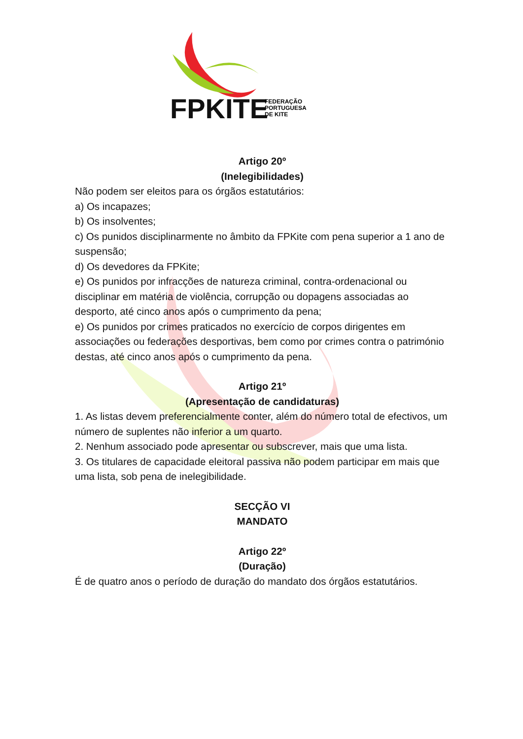FPKITE
FEDERAÇÃO
PORTUGUESA
DE KITE
Artigo 20º
(Inelegibilidades)
Não podem ser eleitos para os órgãos estatutários:
a) Os incapazes;
b) Os insolventes;
c) Os punidos disciplinarmente no âmbito da FPKite com pena superior a 1 ano de suspensão;
d) Os devedores da FPKite;
e) Os punidos por infracções de natureza criminal, contra-ordenacional ou disciplinar em matéria de violência, corrupção ou dopagens associadas ao desporto, até cinco anos após o cumprimento da pena;
e) Os punidos por crimes praticados no exercício de corpos dirigentes em associações ou federações desportivas, bem como por crimes contra o património destas, até cinco anos após o cumprimento da pena.
Artigo 21º
(Apresentação de candidaturas)
1. As listas devem preferencialmente conter, além do número total de efectivos, um número de suplentes não inferior a um quarto.
2. Nenhum associado pode apresentar ou subscrever, mais que uma lista.
3. Os titulares de capacidade eleitoral passiva não podem participar em mais que uma lista, sob pena de inelegibilidade.
SECÇÃO VI
MANDATO
Artigo 22º
(Duração)
É de quatro anos o período de duração do mandato dos órgãos estatutários.